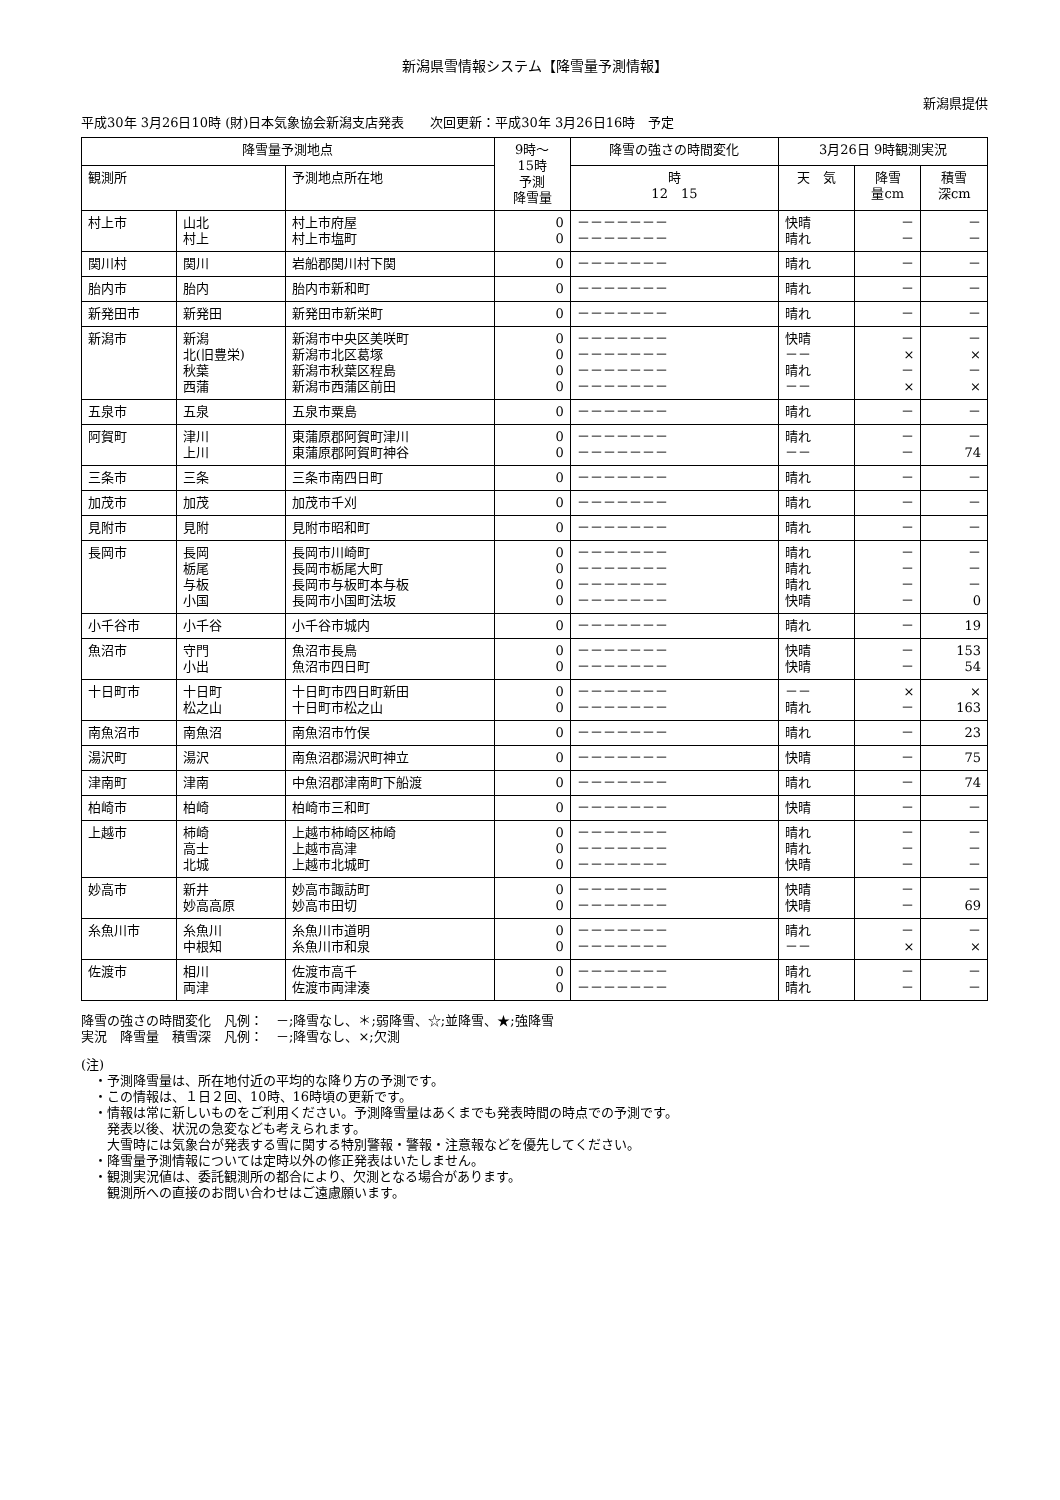新潟県雪情報システム【降雪量予測情報】
新潟県提供
平成30年 3月26日10時 (財)日本気象協会新潟支店発表　　次回更新：平成30年 3月26日16時　予定
| 降雪量予測地点 | | | 9時～ 15時 予測 降雪量 | 降雪の強さの時間変化 | 3月26日 9時観測実況 | | |
| --- | --- | --- | --- | --- | --- | --- | --- |
| 観測所 | | 予測地点所在地 | | 時 12 15 | 天 気 | 降雪 量cm | 積雪 深cm |
| 村上市 | 山北 村上 | 村上市府屋 村上市塩町 | 0 0 | －－－－－－－ －－－－－－－ | 快晴 晴れ | － － | － － |
| 関川村 | 関川 | 岩船郡関川村下関 | 0 | －－－－－－－ | 晴れ | － | － |
| 胎内市 | 胎内 | 胎内市新和町 | 0 | －－－－－－－ | 晴れ | － | － |
| 新発田市 | 新発田 | 新発田市新栄町 | 0 | －－－－－－－ | 晴れ | － | － |
| 新潟市 | 新潟 北(旧豊栄) 秋葉 西蒲 | 新潟市中央区美咲町 新潟市北区葛塚 新潟市秋葉区程島 新潟市西蒲区前田 | 0 0 0 0 | －－－－－－－ －－－－－－－ －－－－－－－ －－－－－－－ | 快晴 －－ 晴れ －－ | － × － × | － × － × |
| 五泉市 | 五泉 | 五泉市粟島 | 0 | －－－－－－－ | 晴れ | － | － |
| 阿賀町 | 津川 上川 | 東蒲原郡阿賀町津川 東蒲原郡阿賀町神谷 | 0 0 | －－－－－－－ －－－－－－－ | 晴れ －－ | － － | － 74 |
| 三条市 | 三条 | 三条市南四日町 | 0 | －－－－－－－ | 晴れ | － | － |
| 加茂市 | 加茂 | 加茂市千刈 | 0 | －－－－－－－ | 晴れ | － | － |
| 見附市 | 見附 | 見附市昭和町 | 0 | －－－－－－－ | 晴れ | － | － |
| 長岡市 | 長岡 栃尾 与板 小国 | 長岡市川崎町 長岡市栃尾大町 長岡市与板町本与板 長岡市小国町法坂 | 0 0 0 0 | －－－－－－－ －－－－－－－ －－－－－－－ －－－－－－－ | 晴れ 晴れ 晴れ 快晴 | － － － － | － － － 0 |
| 小千谷市 | 小千谷 | 小千谷市城内 | 0 | －－－－－－－ | 晴れ | － | 19 |
| 魚沼市 | 守門 小出 | 魚沼市長鳥 魚沼市四日町 | 0 0 | －－－－－－－ －－－－－－－ | 快晴 快晴 | － － | 153 54 |
| 十日町市 | 十日町 松之山 | 十日町市四日町新田 十日町市松之山 | 0 0 | －－－－－－－ －－－－－－－ | －－ 晴れ | × － | × 163 |
| 南魚沼市 | 南魚沼 | 南魚沼市竹俣 | 0 | －－－－－－－ | 晴れ | － | 23 |
| 湯沢町 | 湯沢 | 南魚沼郡湯沢町神立 | 0 | －－－－－－－ | 快晴 | － | 75 |
| 津南町 | 津南 | 中魚沼郡津南町下船渡 | 0 | －－－－－－－ | 晴れ | － | 74 |
| 柏崎市 | 柏崎 | 柏崎市三和町 | 0 | －－－－－－－ | 快晴 | － | － |
| 上越市 | 柿崎 高士 北城 | 上越市柿崎区柿崎 上越市高津 上越市北城町 | 0 0 0 | －－－－－－－ －－－－－－－ －－－－－－－ | 晴れ 晴れ 快晴 | － － － | － － － |
| 妙高市 | 新井 妙高高原 | 妙高市諏訪町 妙高市田切 | 0 0 | －－－－－－－ －－－－－－－ | 快晴 快晴 | － － | － 69 |
| 糸魚川市 | 糸魚川 中根知 | 糸魚川市道明 糸魚川市和泉 | 0 0 | －－－－－－－ －－－－－－－ | 晴れ －－ | － × | － × |
| 佐渡市 | 相川 両津 | 佐渡市高千 佐渡市両津湊 | 0 0 | －－－－－－－ －－－－－－－ | 晴れ 晴れ | － － | － － |
降雪の強さの時間変化　凡例：　－;降雪なし、＊;弱降雪、☆;並降雪、★;強降雪
実況　降雪量　積雪深　凡例：　－;降雪なし、×;欠測
(注)
　・予測降雪量は、所在地付近の平均的な降り方の予測です。
　・この情報は、１日２回、10時、16時頃の更新です。
　・情報は常に新しいものをご利用ください。予測降雪量はあくまでも発表時間の時点での予測です。
　　発表以後、状況の急変なども考えられます。
　　大雪時には気象台が発表する雪に関する特別警報・警報・注意報などを優先してください。
　・降雪量予測情報については定時以外の修正発表はいたしません。
　・観測実況値は、委託観測所の都合により、欠測となる場合があります。
　　観測所への直接のお問い合わせはご遠慮願います。